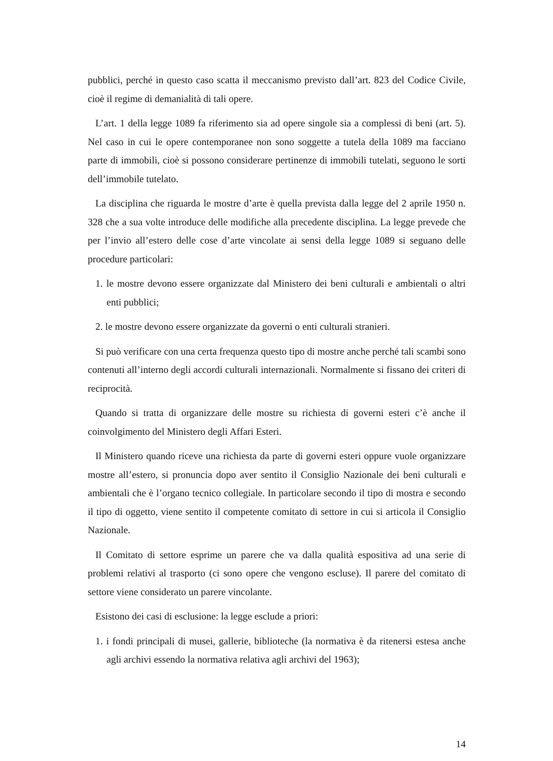pubblici, perché in questo caso scatta il meccanismo previsto dall’art. 823 del Codice Civile, cioè il regime di demanialità di tali opere.
L’art. 1 della legge 1089 fa riferimento sia ad opere singole sia a complessi di beni (art. 5). Nel caso in cui le opere contemporanee non sono soggette a tutela della 1089 ma facciano parte di immobili, cioè si possono considerare pertinenze di immobili tutelati, seguono le sorti dell’immobile tutelato.
La disciplina che riguarda le mostre d’arte è quella prevista dalla legge del 2 aprile 1950 n. 328 che a sua volte introduce delle modifiche alla precedente disciplina. La legge prevede che per l’invio all’estero delle cose d’arte vincolate ai sensi della legge 1089 si seguano delle procedure particolari:
1. le mostre devono essere organizzate dal Ministero dei beni culturali e ambientali o altri enti pubblici;
2. le mostre devono essere organizzate da governi o enti culturali stranieri.
Si può verificare con una certa frequenza questo tipo di mostre anche perché tali scambi sono contenuti all’interno degli accordi culturali internazionali. Normalmente si fissano dei criteri di reciprocità.
Quando si tratta di organizzare delle mostre su richiesta di governi esteri c’è anche il coinvolgimento del Ministero degli Affari Esteri.
Il Ministero quando riceve una richiesta da parte di governi esteri oppure vuole organizzare mostre all’estero, si pronuncia dopo aver sentito il Consiglio Nazionale dei beni culturali e ambientali che è l’organo tecnico collegiale. In particolare secondo il tipo di mostra e secondo il tipo di oggetto, viene sentito il competente comitato di settore in cui si articola il Consiglio Nazionale.
Il Comitato di settore esprime un parere che va dalla qualità espositiva ad una serie di problemi relativi al trasporto (ci sono opere che vengono escluse). Il parere del comitato di settore viene considerato un parere vincolante.
Esistono dei casi di esclusione: la legge esclude a priori:
1. i fondi principali di musei, gallerie, biblioteche (la normativa è da ritenersi estesa anche agli archivi essendo la normativa relativa agli archivi del 1963);
14